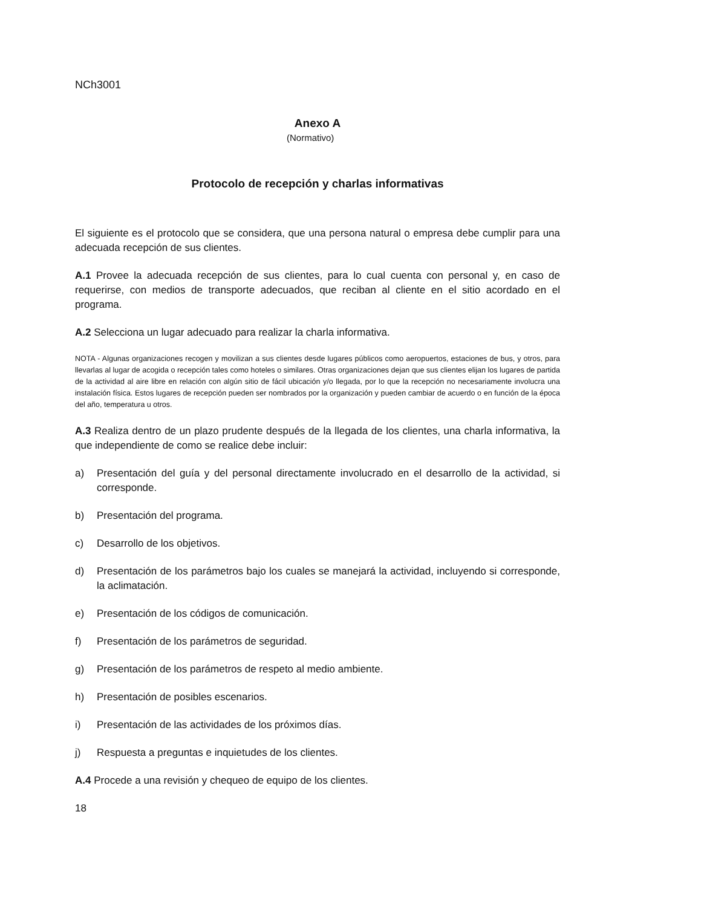NCh3001
Anexo A
(Normativo)
Protocolo de recepción y charlas informativas
El siguiente es el protocolo que se considera, que una persona natural o empresa debe cumplir para una adecuada recepción de sus clientes.
A.1 Provee la adecuada recepción de sus clientes, para lo cual cuenta con personal y, en caso de requerirse, con medios de transporte adecuados, que reciban al cliente en el sitio acordado en el programa.
A.2 Selecciona un lugar adecuado para realizar la charla informativa.
NOTA - Algunas organizaciones recogen y movilizan a sus clientes desde lugares públicos como aeropuertos, estaciones de bus, y otros, para llevarlas al lugar de acogida o recepción tales como hoteles o similares. Otras organizaciones dejan que sus clientes elijan los lugares de partida de la actividad al aire libre en relación con algún sitio de fácil ubicación y/o llegada, por lo que la recepción no necesariamente involucra una instalación física. Estos lugares de recepción pueden ser nombrados por la organización y pueden cambiar de acuerdo o en función de la época del año, temperatura u otros.
A.3 Realiza dentro de un plazo prudente después de la llegada de los clientes, una charla informativa, la que independiente de como se realice debe incluir:
a) Presentación del guía y del personal directamente involucrado en el desarrollo de la actividad, si corresponde.
b) Presentación del programa.
c) Desarrollo de los objetivos.
d) Presentación de los parámetros bajo los cuales se manejará la actividad, incluyendo si corresponde, la aclimatación.
e) Presentación de los códigos de comunicación.
f) Presentación de los parámetros de seguridad.
g) Presentación de los parámetros de respeto al medio ambiente.
h) Presentación de posibles escenarios.
i) Presentación de las actividades de los próximos días.
j) Respuesta a preguntas e inquietudes de los clientes.
A.4 Procede a una revisión y chequeo de equipo de los clientes.
18